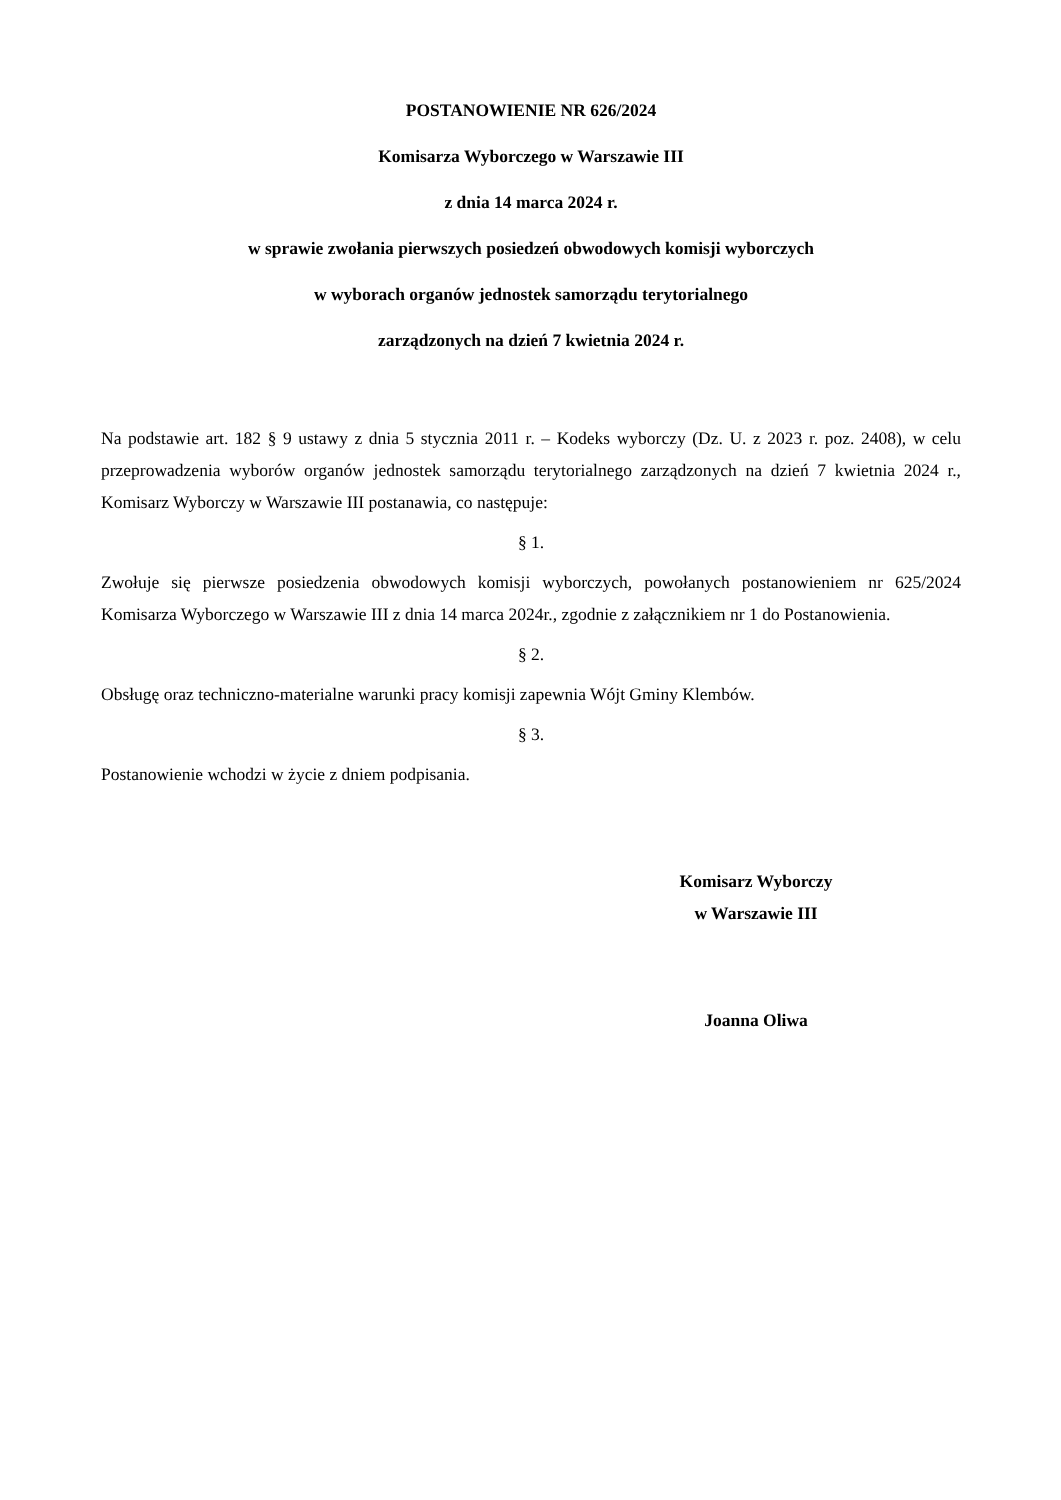POSTANOWIENIE NR 626/2024
Komisarza Wyborczego w Warszawie III
z dnia 14 marca 2024 r.
w sprawie zwołania pierwszych posiedzeń obwodowych komisji wyborczych
w wyborach organów jednostek samorządu terytorialnego
zarządzonych na dzień 7 kwietnia 2024 r.
Na podstawie art. 182 § 9 ustawy z dnia 5 stycznia 2011 r. – Kodeks wyborczy (Dz. U. z 2023 r. poz. 2408), w celu przeprowadzenia wyborów organów jednostek samorządu terytorialnego zarządzonych na dzień 7 kwietnia 2024 r., Komisarz Wyborczy w Warszawie III postanawia, co następuje:
§ 1.
Zwołuje się pierwsze posiedzenia obwodowych komisji wyborczych, powołanych postanowieniem nr 625/2024 Komisarza Wyborczego w Warszawie III z dnia 14 marca 2024r., zgodnie z załącznikiem nr 1 do Postanowienia.
§ 2.
Obsługę oraz techniczno-materialne warunki pracy komisji zapewnia Wójt Gminy Klembów.
§ 3.
Postanowienie wchodzi w życie z dniem podpisania.
Komisarz Wyborczy
w Warszawie III
Joanna Oliwa